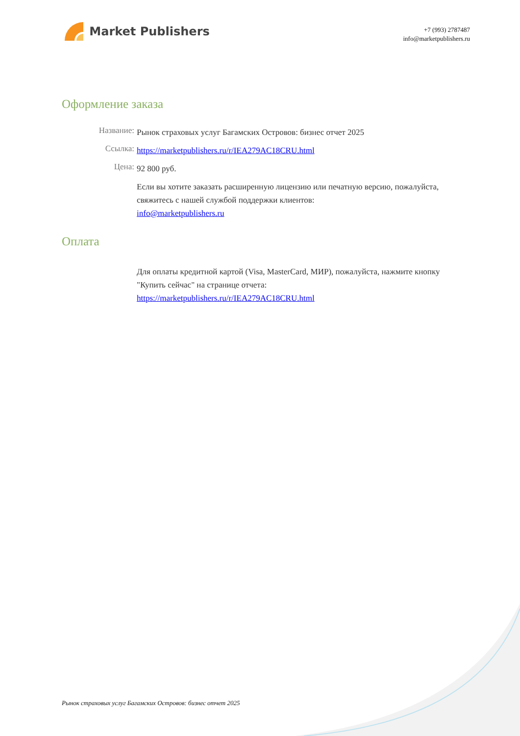Market Publishers
+7 (993) 2787487
info@marketpublishers.ru
Оформление заказа
Название:
Рынок страховых услуг Багамских Островов: бизнес отчет 2025
Ссылка:
https://marketpublishers.ru/r/IEA279AC18CRU.html
Цена:
92 800 руб.
Если вы хотите заказать расширенную лицензию или печатную версию, пожалуйста, свяжитесь с нашей службой поддержки клиентов:
info@marketpublishers.ru
Оплата
Для оплаты кредитной картой (Visa, MasterCard, МИР), пожалуйста, нажмите кнопку "Купить сейчас" на странице отчета:
https://marketpublishers.ru/r/IEA279AC18CRU.html
Рынок страховых услуг Багамских Островов: бизнес отчет 2025